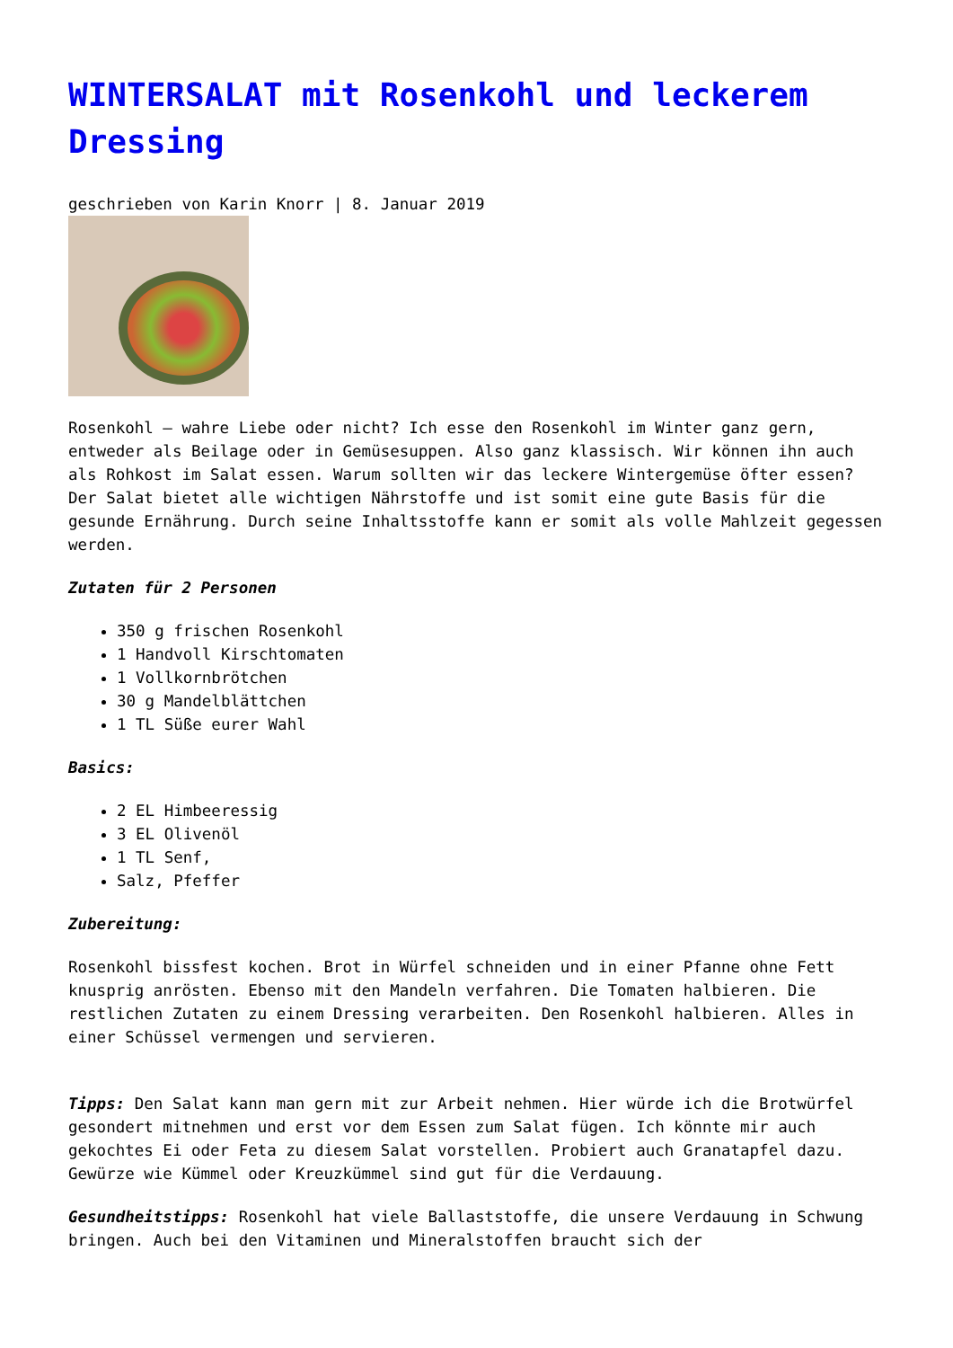WINTERSALAT mit Rosenkohl und leckerem Dressing
geschrieben von Karin Knorr | 8. Januar 2019
Rosenkohl – wahre Liebe oder nicht? Ich esse den Rosenkohl im Winter ganz gern, entweder als Beilage oder in Gemüsesuppen. Also ganz klassisch. Wir können ihn auch als Rohkost im Salat essen. Warum sollten wir das leckere Wintergemüse öfter essen? Der Salat bietet alle wichtigen Nährstoffe und ist somit eine gute Basis für die gesunde Ernährung. Durch seine Inhaltsstoffe kann er somit als volle Mahlzeit gegessen werden.
Zutaten für 2 Personen
350 g frischen Rosenkohl
1 Handvoll Kirschtomaten
1 Vollkornbrötchen
30 g Mandelblättchen
1 TL Süße eurer Wahl
Basics:
2 EL Himbeeressig
3 EL Olivenöl
1 TL Senf,
Salz, Pfeffer
Zubereitung:
Rosenkohl bissfest kochen. Brot in Würfel schneiden und in einer Pfanne ohne Fett knusprig anrösten. Ebenso mit den Mandeln verfahren. Die Tomaten halbieren. Die restlichen Zutaten zu einem Dressing verarbeiten. Den Rosenkohl halbieren. Alles in einer Schüssel vermengen und servieren.
Tipps: Den Salat kann man gern mit zur Arbeit nehmen. Hier würde ich die Brotwürfel gesondert mitnehmen und erst vor dem Essen zum Salat fügen. Ich könnte mir auch gekochtes Ei oder Feta zu diesem Salat vorstellen. Probiert auch Granatapfel dazu. Gewürze wie Kümmel oder Kreuzkümmel sind gut für die Verdauung.
Gesundheitstipps: Rosenkohl hat viele Ballaststoffe, die unsere Verdauung in Schwung bringen. Auch bei den Vitaminen und Mineralstoffen braucht sich der